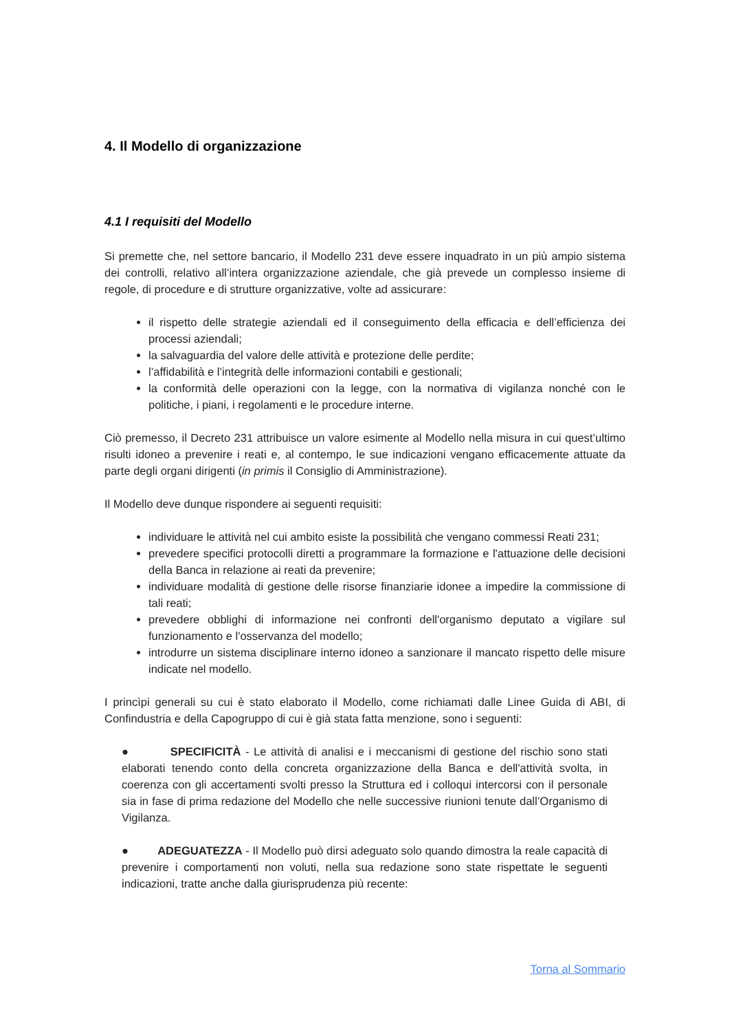4. Il Modello di organizzazione
4.1 I requisiti del Modello
Si premette che, nel settore bancario, il Modello 231 deve essere inquadrato in un più ampio sistema dei controlli, relativo all’intera organizzazione aziendale, che già prevede un complesso insieme di regole, di procedure e di strutture organizzative, volte ad assicurare:
il rispetto delle strategie aziendali ed il conseguimento della efficacia e dell’efficienza dei processi aziendali;
la salvaguardia del valore delle attività e protezione delle perdite;
l’affidabilità e l’integrità delle informazioni contabili e gestionali;
la conformità delle operazioni con la legge, con la normativa di vigilanza nonché con le politiche, i piani, i regolamenti e le procedure interne.
Ciò premesso, il Decreto 231 attribuisce un valore esimente al Modello nella misura in cui quest’ultimo risulti idoneo a prevenire i reati e, al contempo, le sue indicazioni vengano efficacemente attuate da parte degli organi dirigenti (in primis il Consiglio di Amministrazione).
Il Modello deve dunque rispondere ai seguenti requisiti:
individuare le attività nel cui ambito esiste la possibilità che vengano commessi Reati 231;
prevedere specifici protocolli diretti a programmare la formazione e l'attuazione delle decisioni della Banca in relazione ai reati da prevenire;
individuare modalità di gestione delle risorse finanziarie idonee a impedire la commissione di tali reati;
prevedere obblighi di informazione nei confronti dell'organismo deputato a vigilare sul funzionamento e l'osservanza del modello;
introdurre un sistema disciplinare interno idoneo a sanzionare il mancato rispetto delle misure indicate nel modello.
I princìpi generali su cui è stato elaborato il Modello, come richiamati dalle Linee Guida di ABI, di Confindustria e della Capogruppo di cui è già stata fatta menzione, sono i seguenti:
● SPECIFICITÀ - Le attività di analisi e i meccanismi di gestione del rischio sono stati elaborati tenendo conto della concreta organizzazione della Banca e dell'attività svolta, in coerenza con gli accertamenti svolti presso la Struttura ed i colloqui intercorsi con il personale sia in fase di prima redazione del Modello che nelle successive riunioni tenute dall’Organismo di Vigilanza.
● ADEGUATEZZA - Il Modello può dirsi adeguato solo quando dimostra la reale capacità di prevenire i comportamenti non voluti, nella sua redazione sono state rispettate le seguenti indicazioni, tratte anche dalla giurisprudenza più recente:
Torna al Sommario